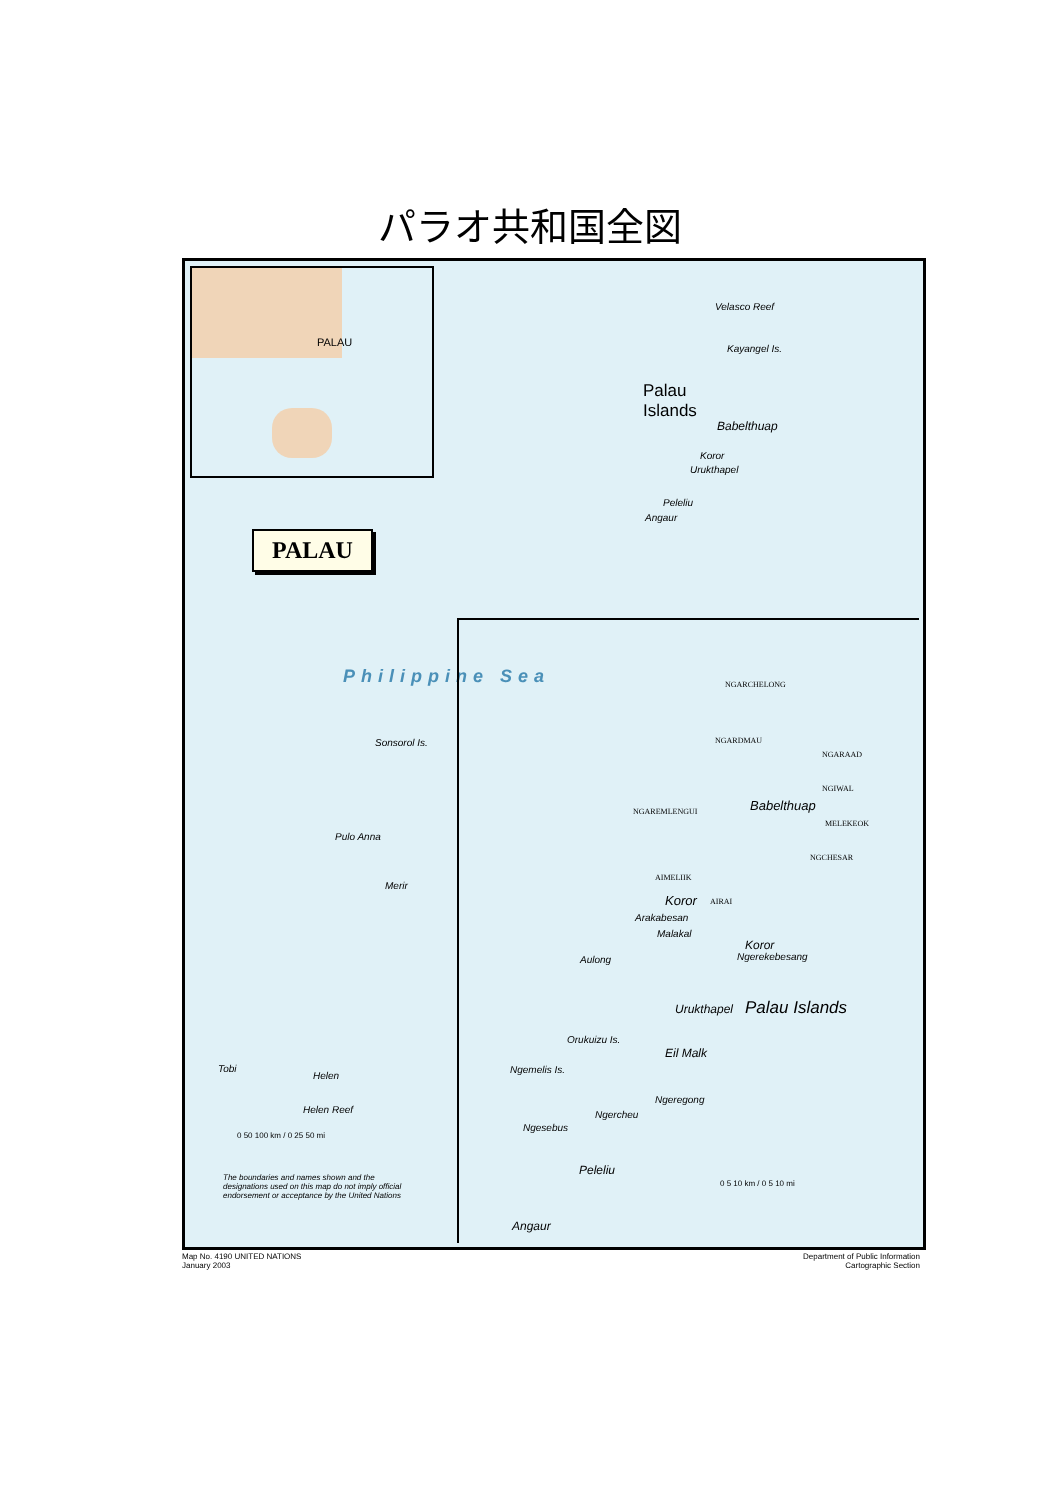パラオ共和国全図
PALAU
PALAU
Philippine Sea
Velasco Reef
Kayangel Is.
Palau
Islands
Babelthuap
Koror
Urukthapel
Peleliu
Angaur
Sonsorol Is.
Pulo Anna
Merir
Tobi
Helen
Helen Reef
0 50 100 km / 0 25 50 mi
The boundaries and names shown and the designations used on this map do not imply official endorsement or acceptance by the United Nations
NGARCHELONG
NGARDMAU
NGARAAD
NGIWAL
Babelthuap NGAREMLENGUI
MELEKEOK
NGCHESAR
AIMELIIK
Koror AIRAI
Arakabesan
Malakal
Koror
Ngerekebesang Aulong
Urukthapel Palau Islands
Orukuizu Is.
Eil Malk
Ngemelis Is.
Ngeregong
Ngercheu
Ngesebus
Peleliu
Angaur
0 5 10 km / 0 5 10 mi
Map No. 4190 UNITED NATIONS
January 2003
Department of Public Information
Cartographic Section